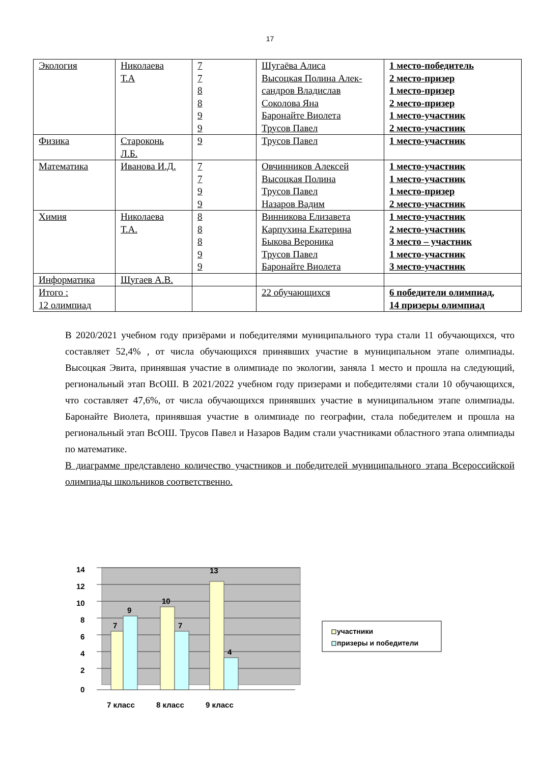17
| Экология | Николаева Т.А | 7 7 8 8 9 9 | Шугаёва Алиса Высоцкая Полина Алек- сандров Владислав Соколова Яна Баронайте Виолета Трусов Павел | 1 место-победитель 2 место-призер 1 место-призер 2 место-призер 1 место-участник 2 место-участник |
| Физика | Староконь Л.Б. | 9 | Трусов Павел | 1 место-участник |
| Математика | Иванова И.Д. | 7 7 9 9 | Овчинников Алексей Высоцкая Полина Трусов Павел Назаров Вадим | 1 место-участник 1 место-участник 1 место-призер 2 место-участник |
| Химия | Николаева Т.А. | 8 8 8 9 9 | Винникова Елизавета Карпухина Екатерина Быкова Вероника Трусов Павел Баронайте Виолета | 1 место-участник 2 место-участник 3 место – участник 1 место-участник 3 место-участник |
| Информатика | Шугаев А.В. | | | |
| Итого : 12 олимпиад | | | 22 обучающихся | 6 победители олимпиад, 14 призеры олимпиад |
В 2020/2021 учебном году призёрами и победителями муниципального тура стали 11 обучающихся, что составляет 52,4% , от числа обучающихся принявших участие в муниципальном этапе олимпиады. Высоцкая Эвита, принявшая участие в олимпиаде по экологии, заняла 1 место и прошла на следующий, региональный этап ВсОШ. В 2021/2022 учебном году призерами и победителями стали 10 обучающихся, что составляет 47,6%, от числа обучающихся принявших участие в муниципальном этапе олимпиады. Баронайте Виолета, принявшая участие в олимпиаде по географии, стала победителем и прошла на региональный этап ВсОШ. Трусов Павел и Назаров Вадим стали участниками областного этапа олимпиады по математике.
В диаграмме представлено количество участников и победителей муниципального этапа Всероссийской олимпиады школьников соответственно.
14
12
10
8
6
4
2
0
7
9
10
7
13
4
7 класс
8 класс
9 класс
участники
призеры и победители